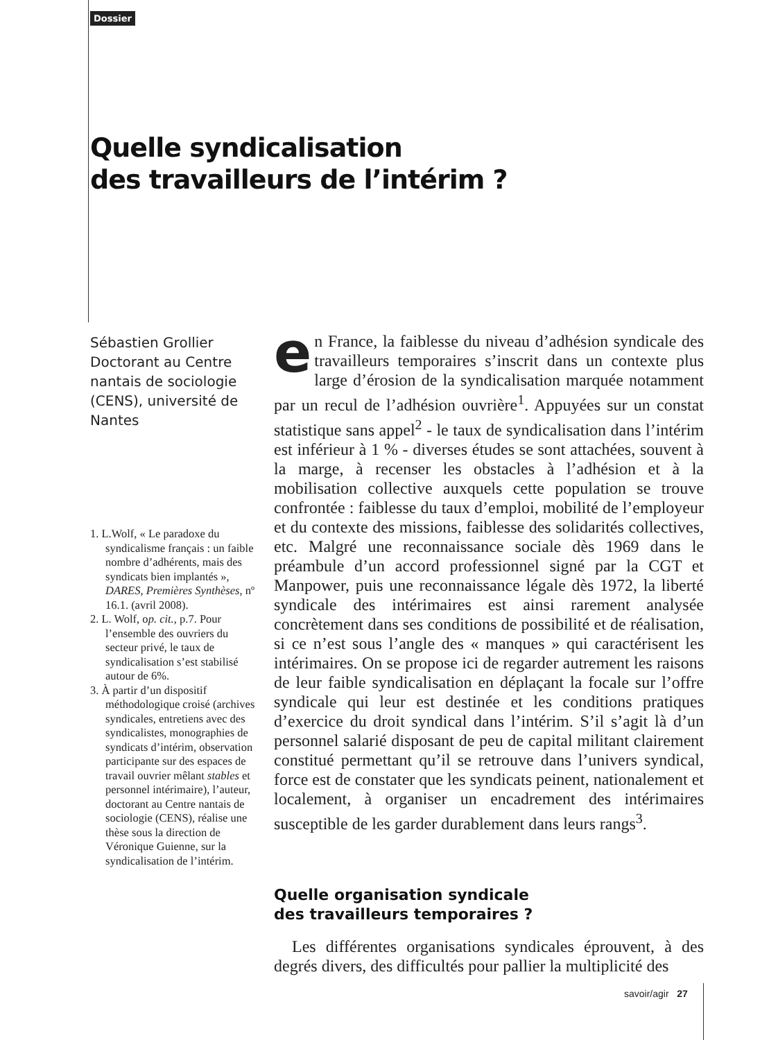Dossier
Quelle syndicalisation
des travailleurs de l’intérim ?
Sébastien Grollier
Doctorant au Centre nantais de sociologie (CENS), université de Nantes
1. L.Wolf, « Le paradoxe du syndicalisme français : un faible nombre d’adhérents, mais des syndicats bien implantés », DARES, Premières Synthèses, nº 16.1. (avril 2008).
2. L. Wolf, op. cit., p.7. Pour l’ensemble des ouvriers du secteur privé, le taux de syndicalisation s’est stabilisé autour de 6%.
3. À partir d’un dispositif méthodologique croisé (archives syndicales, entretiens avec des syndicalistes, monographies de syndicats d’intérim, observation participante sur des espaces de travail ouvrier mêlant stables et personnel intérimaire), l’auteur, doctorant au Centre nantais de sociologie (CENS), réalise une thèse sous la direction de Véronique Guienne, sur la syndicalisation de l’intérim.
en France, la faiblesse du niveau d’adhésion syndicale des travailleurs temporaires s’inscrit dans un contexte plus large d’érosion de la syndicalisation marquée notamment par un recul de l’adhésion ouvrière<sup>1</sup>. Appuyées sur un constat statistique sans appel<sup>2</sup> - le taux de syndicalisation dans l’intérim est inférieur à 1 % - diverses études se sont attachées, souvent à la marge, à recenser les obstacles à l’adhésion et à la mobilisation collective auxquels cette population se trouve confrontée : faiblesse du taux d’emploi, mobilité de l’employeur et du contexte des missions, faiblesse des solidarités collectives, etc. Malgré une reconnaissance sociale dès 1969 dans le préambule d’un accord professionnel signé par la CGT et Manpower, puis une reconnaissance légale dès 1972, la liberté syndicale des intérimaires est ainsi rarement analysée concrètement dans ses conditions de possibilité et de réalisation, si ce n’est sous l’angle des « manques » qui caractérisent les intérimaires. On se propose ici de regarder autrement les raisons de leur faible syndicalisation en déplaçant la focale sur l’offre syndicale qui leur est destinée et les conditions pratiques d’exercice du droit syndical dans l’intérim. S’il s’agit là d’un personnel salarié disposant de peu de capital militant clairement constitué permettant qu’il se retrouve dans l’univers syndical, force est de constater que les syndicats peinent, nationalement et localement, à organiser un encadrement des intérimaires susceptible de les garder durablement dans leurs rangs<sup>3</sup>.
Quelle organisation syndicale
des travailleurs temporaires ?
Les différentes organisations syndicales éprouvent, à des degrés divers, des difficultés pour pallier la multiplicité des
savoir/agir 27